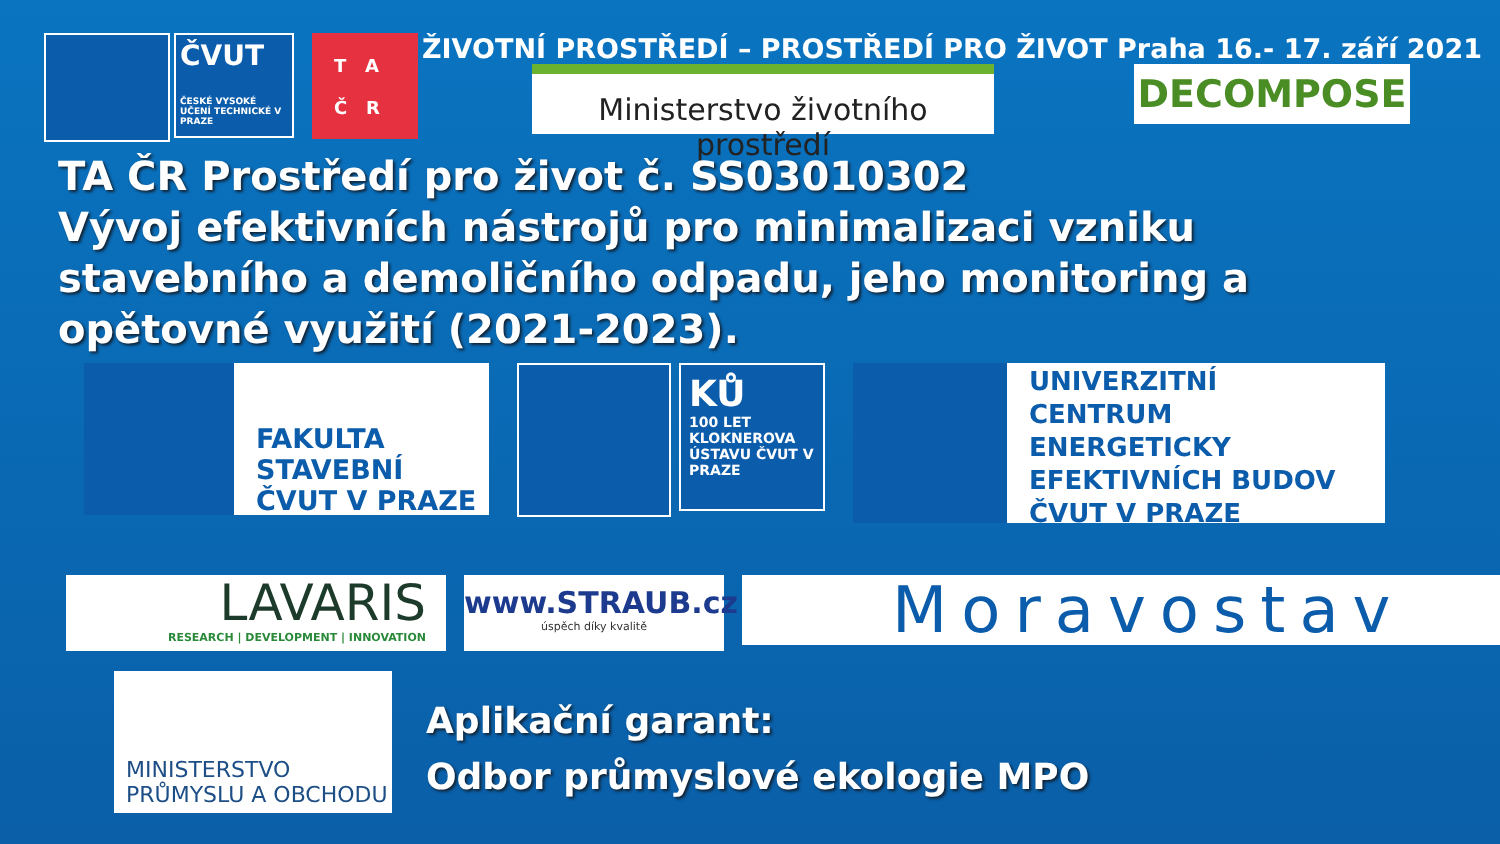ČVUT
ČESKÉ VYSOKÉ UČENÍ TECHNICKÉ V PRAZE
T A
Č R
ŽIVOTNÍ PROSTŘEDÍ – PROSTŘEDÍ PRO ŽIVOT Praha 16.- 17. září 2021
Ministerstvo životního prostředí
DECOMPOSE
TA ČR Prostředí pro život č. SS03010302
Vývoj efektivních nástrojů pro minimalizaci vzniku stavebního a demoličního odpadu, jeho monitoring a opětovné využití (2021-2023).
FAKULTA
STAVEBNÍ
ČVUT V PRAZE
KŮ
100 LET KLOKNEROVA ÚSTAVU ČVUT V PRAZE
UNIVERZITNÍ
CENTRUM
ENERGETICKY
EFEKTIVNÍCH BUDOV
ČVUT V PRAZE
LAVARIS
RESEARCH | DEVELOPMENT | INNOVATION
www.STRAUB.cz
úspěch díky kvalitě
Moravostav
MINISTERSTVO
PRŮMYSLU A OBCHODU
Aplikační garant:
Odbor průmyslové ekologie MPO